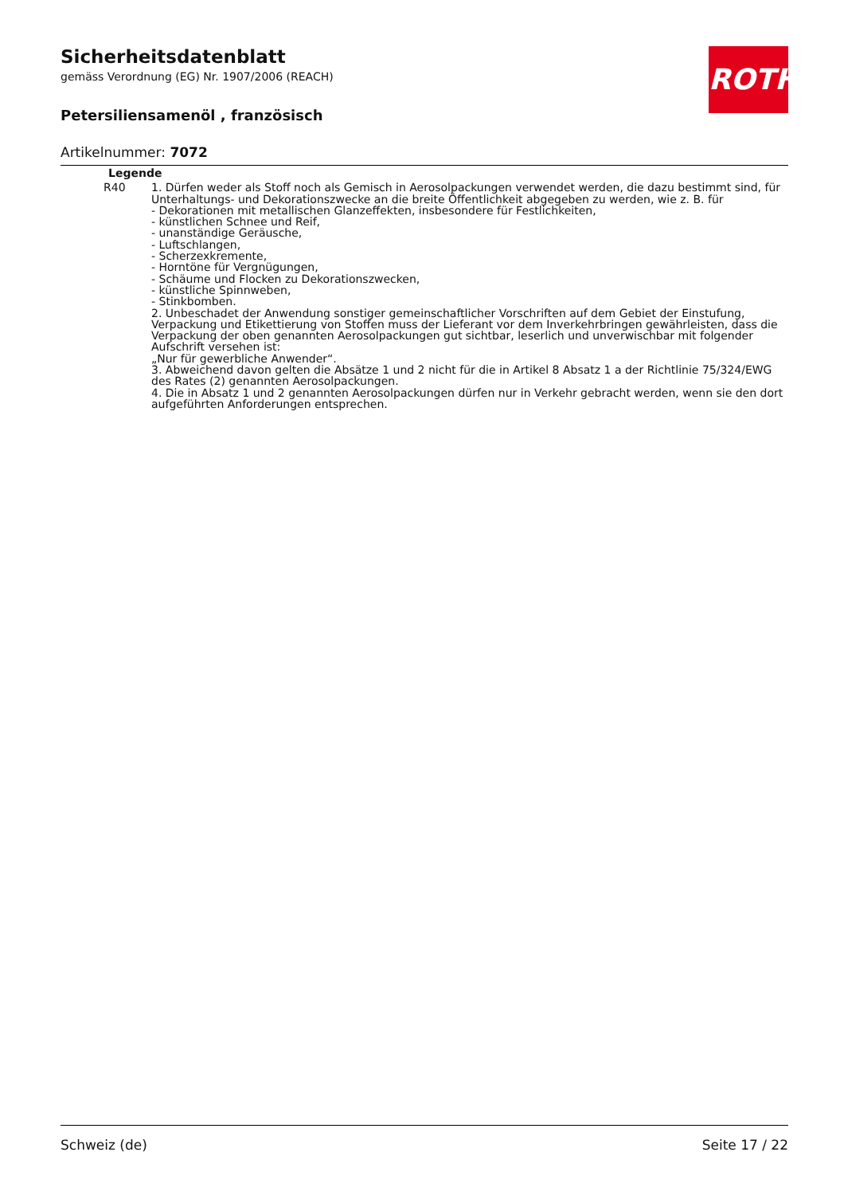Sicherheitsdatenblatt
gemäss Verordnung (EG) Nr. 1907/2006 (REACH)
Petersiliensamenöl , französisch
Artikelnummer: 7072
ROTH
| Legende | |
| --- | --- |
| R40 | 1. Dürfen weder als Stoff noch als Gemisch in Aerosolpackungen verwendet werden, die dazu bestimmt sind, für Unterhaltungs- und Dekorationszwecke an die breite Öffentlichkeit abgegeben zu werden, wie z. B. für - Dekorationen mit metallischen Glanzeffekten, insbesondere für Festlichkeiten, - künstlichen Schnee und Reif, - unanständige Geräusche, - Luftschlangen, - Scherzexkremente, - Horntöne für Vergnügungen, - Schäume und Flocken zu Dekorationszwecken, - künstliche Spinnweben, - Stinkbomben. 2. Unbeschadet der Anwendung sonstiger gemeinschaftlicher Vorschriften auf dem Gebiet der Einstufung, Verpackung und Etikettierung von Stoffen muss der Lieferant vor dem Inverkehrbringen gewährleisten, dass die Verpackung der oben genannten Aerosolpackungen gut sichtbar, leserlich und unverwischbar mit folgender Aufschrift versehen ist: „Nur für gewerbliche Anwender“. 3. Abweichend davon gelten die Absätze 1 und 2 nicht für die in Artikel 8 Absatz 1 a der Richtlinie 75/324/EWG des Rates (2) genannten Aerosolpackungen. 4. Die in Absatz 1 und 2 genannten Aerosolpackungen dürfen nur in Verkehr gebracht werden, wenn sie den dort aufgeführten Anforderungen entsprechen. |
Schweiz (de) Seite 17 / 22